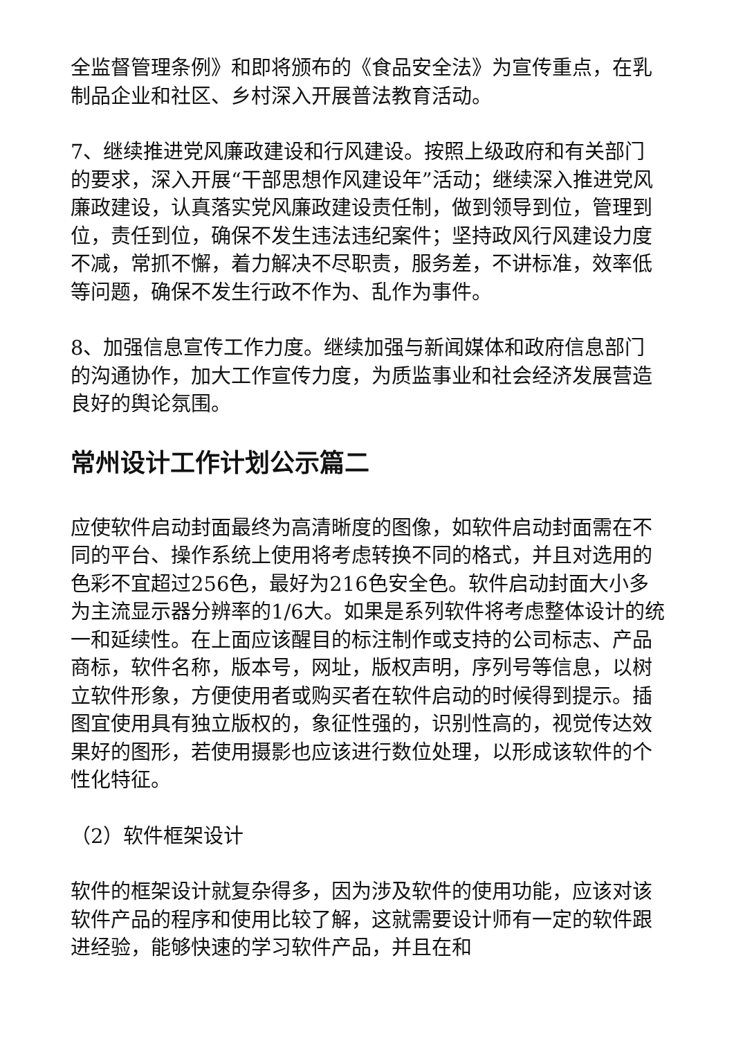全监督管理条例》和即将颁布的《食品安全法》为宣传重点，在乳制品企业和社区、乡村深入开展普法教育活动。
7、继续推进党风廉政建设和行风建设。按照上级政府和有关部门的要求，深入开展“干部思想作风建设年”活动；继续深入推进党风廉政建设，认真落实党风廉政建设责任制，做到领导到位，管理到位，责任到位，确保不发生违法违纪案件；坚持政风行风建设力度不减，常抓不懈，着力解决不尽职责，服务差，不讲标准，效率低等问题，确保不发生行政不作为、乱作为事件。
8、加强信息宣传工作力度。继续加强与新闻媒体和政府信息部门的沟通协作，加大工作宣传力度，为质监事业和社会经济发展营造良好的舆论氛围。
常州设计工作计划公示篇二
应使软件启动封面最终为高清晰度的图像，如软件启动封面需在不同的平台、操作系统上使用将考虑转换不同的格式，并且对选用的色彩不宜超过256色，最好为216色安全色。软件启动封面大小多为主流显示器分辨率的1/6大。如果是系列软件将考虑整体设计的统一和延续性。在上面应该醒目的标注制作或支持的公司标志、产品商标，软件名称，版本号，网址，版权声明，序列号等信息，以树立软件形象，方便使用者或购买者在软件启动的时候得到提示。插图宜使用具有独立版权的，象征性强的，识别性高的，视觉传达效果好的图形，若使用摄影也应该进行数位处理，以形成该软件的个性化特征。
（2）软件框架设计
软件的框架设计就复杂得多，因为涉及软件的使用功能，应该对该软件产品的程序和使用比较了解，这就需要设计师有一定的软件跟进经验，能够快速的学习软件产品，并且在和